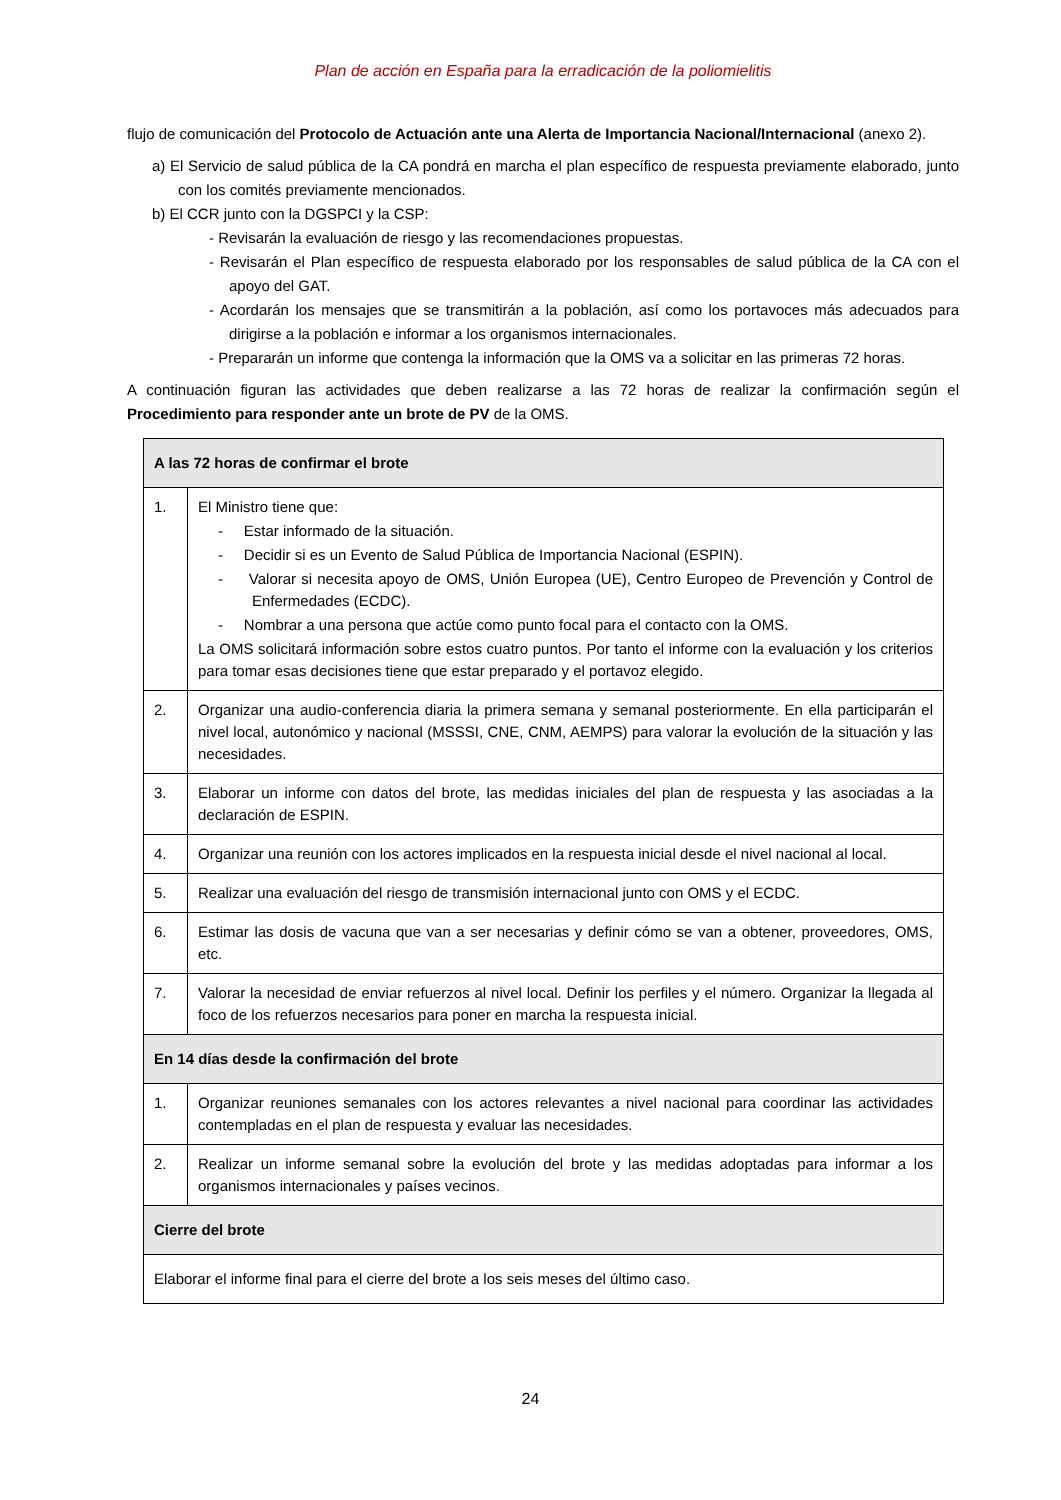Plan de acción en España para la erradicación de la poliomielitis
flujo de comunicación del Protocolo de Actuación ante una Alerta de Importancia Nacional/Internacional (anexo 2).
a) El Servicio de salud pública de la CA pondrá en marcha el plan específico de respuesta previamente elaborado, junto con los comités previamente mencionados.
b) El CCR junto con la DGSPCI y la CSP:
- Revisarán la evaluación de riesgo y las recomendaciones propuestas.
- Revisarán el Plan específico de respuesta elaborado por los responsables de salud pública de la CA con el apoyo del GAT.
- Acordarán los mensajes que se transmitirán a la población, así como los portavoces más adecuados para dirigirse a la población e informar a los organismos internacionales.
- Prepararán un informe que contenga la información que la OMS va a solicitar en las primeras 72 horas.
A continuación figuran las actividades que deben realizarse a las 72 horas de realizar la confirmación según el Procedimiento para responder ante un brote de PV de la OMS.
| A las 72 horas de confirmar el brote | |
| 1. | El Ministro tiene que: - Estar informado de la situación. - Decidir si es un Evento de Salud Pública de Importancia Nacional (ESPIN). - Valorar si necesita apoyo de OMS, Unión Europea (UE), Centro Europeo de Prevención y Control de Enfermedades (ECDC). - Nombrar a una persona que actúe como punto focal para el contacto con la OMS. La OMS solicitará información sobre estos cuatro puntos. Por tanto el informe con la evaluación y los criterios para tomar esas decisiones tiene que estar preparado y el portavoz elegido. |
| 2. | Organizar una audio-conferencia diaria la primera semana y semanal posteriormente. En ella participarán el nivel local, autonómico y nacional (MSSSI, CNE, CNM, AEMPS) para valorar la evolución de la situación y las necesidades. |
| 3. | Elaborar un informe con datos del brote, las medidas iniciales del plan de respuesta y las asociadas a la declaración de ESPIN. |
| 4. | Organizar una reunión con los actores implicados en la respuesta inicial desde el nivel nacional al local. |
| 5. | Realizar una evaluación del riesgo de transmisión internacional junto con OMS y el ECDC. |
| 6. | Estimar las dosis de vacuna que van a ser necesarias y definir cómo se van a obtener, proveedores, OMS, etc. |
| 7. | Valorar la necesidad de enviar refuerzos al nivel local. Definir los perfiles y el número. Organizar la llegada al foco de los refuerzos necesarios para poner en marcha la respuesta inicial. |
| En 14 días desde la confirmación del brote | |
| 1. | Organizar reuniones semanales con los actores relevantes a nivel nacional para coordinar las actividades contempladas en el plan de respuesta y evaluar las necesidades. |
| 2. | Realizar un informe semanal sobre la evolución del brote y las medidas adoptadas para informar a los organismos internacionales y países vecinos. |
| Cierre del brote | |
| Elaborar el informe final para el cierre del brote a los seis meses del último caso. | |
24